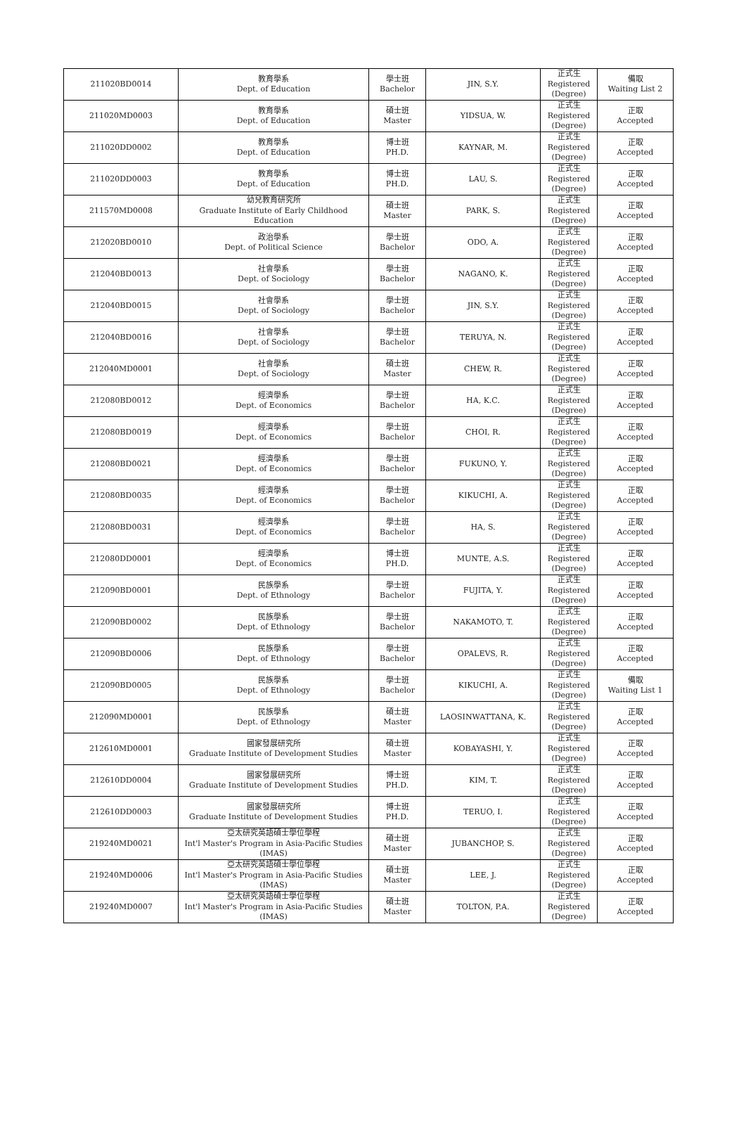| 211020BD0014 | 教育學系 Dept. of Education | 學士班 Bachelor | JIN, S.Y. | 正式生 Registered (Degree) | 備取 Waiting List 2 |
| 211020MD0003 | 教育學系 Dept. of Education | 碩士班 Master | YIDSUA, W. | 正式生 Registered (Degree) | 正取 Accepted |
| 211020DD0002 | 教育學系 Dept. of Education | 博士班 PH.D. | KAYNAR, M. | 正式生 Registered (Degree) | 正取 Accepted |
| 211020DD0003 | 教育學系 Dept. of Education | 博士班 PH.D. | LAU, S. | 正式生 Registered (Degree) | 正取 Accepted |
| 211570MD0008 | 幼兒教育研究所 Graduate Institute of Early Childhood Education | 碩士班 Master | PARK, S. | 正式生 Registered (Degree) | 正取 Accepted |
| 212020BD0010 | 政治學系 Dept. of Political Science | 學士班 Bachelor | ODO, A. | 正式生 Registered (Degree) | 正取 Accepted |
| 212040BD0013 | 社會學系 Dept. of Sociology | 學士班 Bachelor | NAGANO, K. | 正式生 Registered (Degree) | 正取 Accepted |
| 212040BD0015 | 社會學系 Dept. of Sociology | 學士班 Bachelor | JIN, S.Y. | 正式生 Registered (Degree) | 正取 Accepted |
| 212040BD0016 | 社會學系 Dept. of Sociology | 學士班 Bachelor | TERUYA, N. | 正式生 Registered (Degree) | 正取 Accepted |
| 212040MD0001 | 社會學系 Dept. of Sociology | 碩士班 Master | CHEW, R. | 正式生 Registered (Degree) | 正取 Accepted |
| 212080BD0012 | 經濟學系 Dept. of Economics | 學士班 Bachelor | HA, K.C. | 正式生 Registered (Degree) | 正取 Accepted |
| 212080BD0019 | 經濟學系 Dept. of Economics | 學士班 Bachelor | CHOI, R. | 正式生 Registered (Degree) | 正取 Accepted |
| 212080BD0021 | 經濟學系 Dept. of Economics | 學士班 Bachelor | FUKUNO, Y. | 正式生 Registered (Degree) | 正取 Accepted |
| 212080BD0035 | 經濟學系 Dept. of Economics | 學士班 Bachelor | KIKUCHI, A. | 正式生 Registered (Degree) | 正取 Accepted |
| 212080BD0031 | 經濟學系 Dept. of Economics | 學士班 Bachelor | HA, S. | 正式生 Registered (Degree) | 正取 Accepted |
| 212080DD0001 | 經濟學系 Dept. of Economics | 博士班 PH.D. | MUNTE, A.S. | 正式生 Registered (Degree) | 正取 Accepted |
| 212090BD0001 | 民族學系 Dept. of Ethnology | 學士班 Bachelor | FUJITA, Y. | 正式生 Registered (Degree) | 正取 Accepted |
| 212090BD0002 | 民族學系 Dept. of Ethnology | 學士班 Bachelor | NAKAMOTO, T. | 正式生 Registered (Degree) | 正取 Accepted |
| 212090BD0006 | 民族學系 Dept. of Ethnology | 學士班 Bachelor | OPALEVS, R. | 正式生 Registered (Degree) | 正取 Accepted |
| 212090BD0005 | 民族學系 Dept. of Ethnology | 學士班 Bachelor | KIKUCHI, A. | 正式生 Registered (Degree) | 備取 Waiting List 1 |
| 212090MD0001 | 民族學系 Dept. of Ethnology | 碩士班 Master | LAOSINWATTANA, K. | 正式生 Registered (Degree) | 正取 Accepted |
| 212610MD0001 | 國家發展研究所 Graduate Institute of Development Studies | 碩士班 Master | KOBAYASHI, Y. | 正式生 Registered (Degree) | 正取 Accepted |
| 212610DD0004 | 國家發展研究所 Graduate Institute of Development Studies | 博士班 PH.D. | KIM, T. | 正式生 Registered (Degree) | 正取 Accepted |
| 212610DD0003 | 國家發展研究所 Graduate Institute of Development Studies | 博士班 PH.D. | TERUO, I. | 正式生 Registered (Degree) | 正取 Accepted |
| 219240MD0021 | 亞太研究英語碩士學位學程 Int'l Master's Program in Asia-Pacific Studies (IMAS) | 碩士班 Master | JUBANCHOP, S. | 正式生 Registered (Degree) | 正取 Accepted |
| 219240MD0006 | 亞太研究英語碩士學位學程 Int'l Master's Program in Asia-Pacific Studies (IMAS) | 碩士班 Master | LEE, J. | 正式生 Registered (Degree) | 正取 Accepted |
| 219240MD0007 | 亞太研究英語碩士學位學程 Int'l Master's Program in Asia-Pacific Studies (IMAS) | 碩士班 Master | TOLTON, P.A. | 正式生 Registered (Degree) | 正取 Accepted |